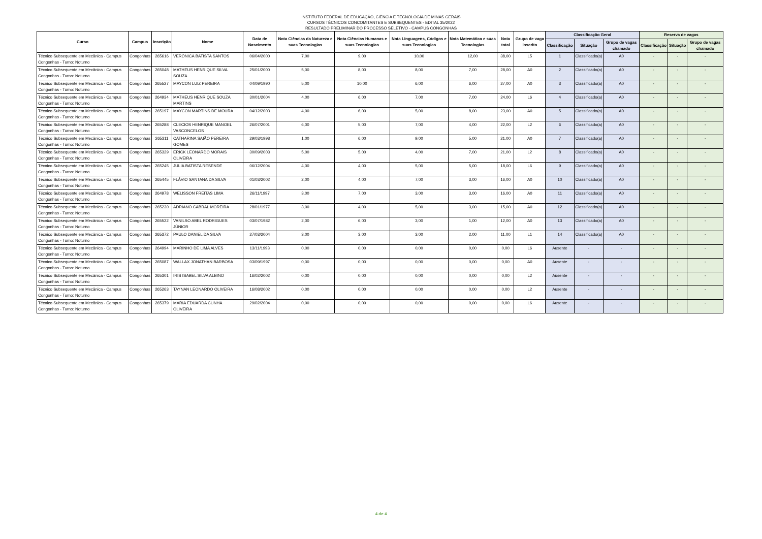INSTITUTO FEDERAL DE EDUCAÇÃO, CIÊNCIA E TECNOLOGIA DE MINAS GERAIS
CURSOS TÉCNICOS CONCOMITANTES E SUBSEQUENTES - EDITAL 35/2022
RESULTADO PRELIMINAR DO PROCESSO SELETIVO - CAMPUS CONGONHAS
| Curso | Campus | Inscrição | Nome | Data de Nascimento | Nota Ciências da Natureza e suas Tecnologias | Nota Ciências Humanas e suas Tecnologias | Nota Linguagens, Códigos e suas Tecnologias | Nota Matemática e suas Tecnologias | Nota total | Grupo de vaga inscrito | Classificação Geral | | | Reserva de vagas | | |
| --- | --- | --- | --- | --- | --- | --- | --- | --- | --- | --- | --- | --- | --- | --- | --- | --- |
| | | | | | | | | | | | Classificação | Situação | Grupo de vagas chamado | Classificação | Situação | Grupo de vagas chamado |
| Técnico Subsequente em Mecânica - Campus Congonhas - Turno: Noturno | Congonhas | 265616 | VERÔNICA BATISTA SANTOS | 06/04/2000 | 7,00 | 9,00 | 10,00 | 12,00 | 38,00 | L5 | 1 | Classificado(a) | A0 | - | - | - |
| Técnico Subsequente em Mecânica - Campus Congonhas - Turno: Noturno | Congonhas | 265048 | MATHEUS HENRIQUE SILVA SOUZA | 25/01/2000 | 5,00 | 8,00 | 8,00 | 7,00 | 28,00 | A0 | 2 | Classificado(a) | A0 | - | - | - |
| Técnico Subsequente em Mecânica - Campus Congonhas - Turno: Noturno | Congonhas | 265527 | MAYCON LUIZ PEREIRA | 04/09/1990 | 5,00 | 10,00 | 6,00 | 6,00 | 27,00 | A0 | 3 | Classificado(a) | A0 | - | - | - |
| Técnico Subsequente em Mecânica - Campus Congonhas - Turno: Noturno | Congonhas | 264934 | MATHEUS HENRIQUE SOUZA MARTINS | 30/01/2004 | 4,00 | 6,00 | 7,00 | 7,00 | 24,00 | L6 | 4 | Classificado(a) | A0 | - | - | - |
| Técnico Subsequente em Mecânica - Campus Congonhas - Turno: Noturno | Congonhas | 265197 | MAYCON MARTINS DE MOURA | 04/12/2003 | 4,00 | 6,00 | 5,00 | 8,00 | 23,00 | A0 | 5 | Classificado(a) | A0 | - | - | - |
| Técnico Subsequente em Mecânica - Campus Congonhas - Turno: Noturno | Congonhas | 265288 | CLECIOS HENRIQUE MANOEL VASCONCELOS | 26/07/2001 | 6,00 | 5,00 | 7,00 | 4,00 | 22,00 | L2 | 6 | Classificado(a) | A0 | - | - | - |
| Técnico Subsequente em Mecânica - Campus Congonhas - Turno: Noturno | Congonhas | 265311 | CATHARINA SAIÃO PEREIRA GOMES | 29/03/1998 | 1,00 | 6,00 | 9,00 | 5,00 | 21,00 | A0 | 7 | Classificado(a) | A0 | - | - | - |
| Técnico Subsequente em Mecânica - Campus Congonhas - Turno: Noturno | Congonhas | 265329 | ERICK LEONARDO MORAIS OLIVEIRA | 30/09/2003 | 5,00 | 5,00 | 4,00 | 7,00 | 21,00 | L2 | 8 | Classificado(a) | A0 | - | - | - |
| Técnico Subsequente em Mecânica - Campus Congonhas - Turno: Noturno | Congonhas | 265245 | JULIA BATISTA RESENDE | 06/12/2004 | 4,00 | 4,00 | 5,00 | 5,00 | 18,00 | L6 | 9 | Classificado(a) | A0 | - | - | - |
| Técnico Subsequente em Mecânica - Campus Congonhas - Turno: Noturno | Congonhas | 265445 | FLÁVIO SANTANA DA SILVA | 01/03/2002 | 2,00 | 4,00 | 7,00 | 3,00 | 16,00 | A0 | 10 | Classificado(a) | A0 | - | - | - |
| Técnico Subsequente em Mecânica - Campus Congonhas - Turno: Noturno | Congonhas | 264978 | WELISSON FREITAS LIMA | 26/11/1997 | 3,00 | 7,00 | 3,00 | 3,00 | 16,00 | A0 | 11 | Classificado(a) | A0 | - | - | - |
| Técnico Subsequente em Mecânica - Campus Congonhas - Turno: Noturno | Congonhas | 265230 | ADRIANO CABRAL MOREIRA | 28/01/1977 | 3,00 | 4,00 | 5,00 | 3,00 | 15,00 | A0 | 12 | Classificado(a) | A0 | - | - | - |
| Técnico Subsequente em Mecânica - Campus Congonhas - Turno: Noturno | Congonhas | 265522 | VANILSO ABEL RODRIGUES JÚNIOR | 03/07/1982 | 2,00 | 6,00 | 3,00 | 1,00 | 12,00 | A0 | 13 | Classificado(a) | A0 | - | - | - |
| Técnico Subsequente em Mecânica - Campus Congonhas - Turno: Noturno | Congonhas | 265372 | PAULO DANIEL DA SILVA | 27/03/2004 | 3,00 | 3,00 | 3,00 | 2,00 | 11,00 | L1 | 14 | Classificado(a) | A0 | - | - | - |
| Técnico Subsequente em Mecânica - Campus Congonhas - Turno: Noturno | Congonhas | 264994 | MARINHO DE LIMA ALVES | 13/11/1993 | 0,00 | 0,00 | 0,00 | 0,00 | 0,00 | L6 | Ausente | - | - | - | - | - |
| Técnico Subsequente em Mecânica - Campus Congonhas - Turno: Noturno | Congonhas | 265087 | WALLAX JONATHAN BARBOSA | 03/09/1997 | 0,00 | 0,00 | 0,00 | 0,00 | 0,00 | A0 | Ausente | - | - | - | - | - |
| Técnico Subsequente em Mecânica - Campus Congonhas - Turno: Noturno | Congonhas | 265301 | IRIS ISABEL SILVA ALBINO | 16/02/2002 | 0,00 | 0,00 | 0,00 | 0,00 | 0,00 | L2 | Ausente | - | - | - | - | - |
| Técnico Subsequente em Mecânica - Campus Congonhas - Turno: Noturno | Congonhas | 265263 | TAYNAN LEONARDO OLIVEIRA | 16/08/2002 | 0,00 | 0,00 | 0,00 | 0,00 | 0,00 | L2 | Ausente | - | - | - | - | - |
| Técnico Subsequente em Mecânica - Campus Congonhas - Turno: Noturno | Congonhas | 265379 | MARIA EDUARDA CUNHA OLIVEIRA | 29/02/2004 | 0,00 | 0,00 | 0,00 | 0,00 | 0,00 | L6 | Ausente | - | - | - | - | - |
4 de 4